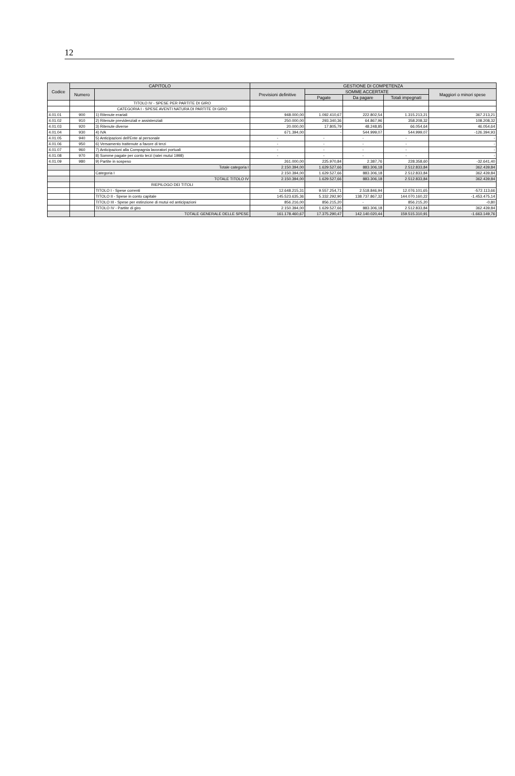12
| Codice | CAPITOLO | | GESTIONE DI COMPETENZA | | | | |
| --- | --- | --- | --- | --- | --- | --- | --- |
| | Numero | | Previsioni definitive | SOMME ACCERTATE | | | Maggiori o minori spese |
| | | | | Pagate | Da pagare | Totali impegnati | |
| | | TITOLO IV - SPESE PER PARTITE DI GIRO | | | | | |
| | | CATEGORIA I - SPESE AVENTI NATURA DI PARTITE DI GIRO | | | | | |
| 4.01.01 | 900 | 1) Ritenute erariali | 948.000,00 | 1.092.410,67 | 222.802,54 | 1.315.213,21 | 367.213,21 |
| 4.01.02 | 910 | 2) Ritenute previdenziali e assistenziali | 250.000,00 | 293.340,36 | 64.867,96 | 358.208,32 | 108.208,32 |
| 4.01.03 | 920 | 3) Ritenute diverse | 20.000,00 | 17.805,79 | 48.248,85 | 66.054,64 | 46.054,64 |
| 4.01.04 | 930 | 4) IVA | 671.394,00 | - | 544.999,07 | 544.999,07 | -126.394,93 |
| 4.01.05 | 940 | 5) Anticipazioni dell'Ente al personale | - | - | - | - | - |
| 4.01.06 | 950 | 6) Versamento trattenute a favore di terzi | - | - | - | - | - |
| 4.01.07 | 960 | 7) Anticipazioni alla Compagnia lavoratori portuali | - | - | - | - | - |
| 4.01.08 | 970 | 8) Somme pagate per conto terzi (ratei mutui 1998) | - | - | - | - | - |
| 4.01.09 | 980 | 9) Partite in sospeso | 261.000,00 | 225.970,84 | 2.387,76 | 228.358,60 | -32.641,40 |
| | | Totale categoria I | 2.150.394,00 | 1.629.527,66 | 883.306,18 | 2.512.833,84 | 362.439,84 |
| | | Categoria I | 2.150.394,00 | 1.629.527,66 | 883.306,18 | 2.512.833,84 | 362.439,84 |
| | | TOTALE TITOLO IV | 2.150.394,00 | 1.629.527,66 | 883.306,18 | 2.512.833,84 | 362.439,84 |
| | | RIEPILOGO DEI TITOLI | | | | | |
| | | TITOLO I - Spese correnti | 12.648.215,31 | 9.557.254,71 | 2.518.846,94 | 12.076.101,65 | -572.113,66 |
| | | TITOLO II - Spese in conto capitale | 145.523.635,36 | 5.332.292,90 | 138.737.867,32 | 144.070.160,22 | -1.453.475,14 |
| | | TITOLO III - Spese per estinzione di mutui ed anticipazioni | 856.216,00 | 856.215,20 | - | 856.215,20 | -0,80 |
| | | TITOLO IV - Partite di giro | 2.150.394,00 | 1.629.527,66 | 883.306,18 | 2.512.833,84 | 362.439,84 |
| | | TOTALE GENERALE DELLE SPESE | 161.178.460,67 | 17.375.290,47 | 142.140.020,44 | 159.515.310,91 | -1.663.149,76 |